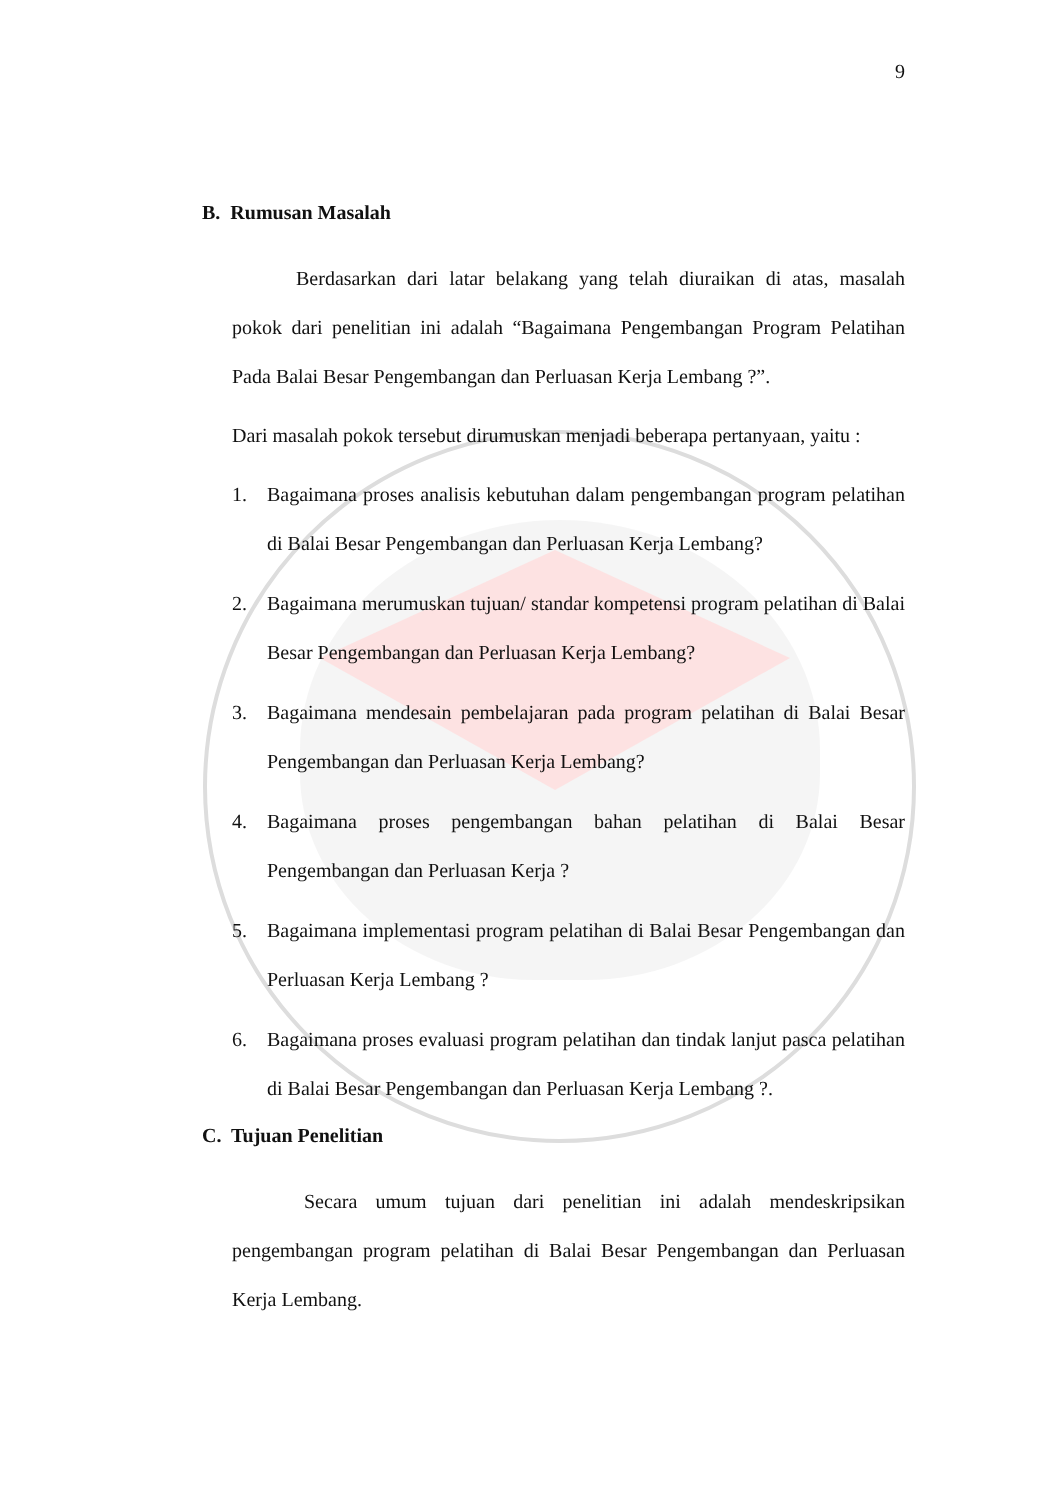9
B. Rumusan Masalah
Berdasarkan dari latar belakang yang telah diuraikan di atas, masalah pokok dari penelitian ini adalah “Bagaimana Pengembangan Program Pelatihan Pada Balai Besar Pengembangan dan Perluasan Kerja Lembang ?”.
Dari masalah pokok tersebut dirumuskan menjadi beberapa pertanyaan, yaitu :
1. Bagaimana proses analisis kebutuhan dalam pengembangan program pelatihan di Balai Besar Pengembangan dan Perluasan Kerja Lembang?
2. Bagaimana merumuskan tujuan/ standar kompetensi program pelatihan di Balai Besar Pengembangan dan Perluasan Kerja Lembang?
3. Bagaimana mendesain pembelajaran pada program pelatihan di Balai Besar Pengembangan dan Perluasan Kerja Lembang?
4. Bagaimana proses pengembangan bahan pelatihan di Balai Besar Pengembangan dan Perluasan Kerja ?
5. Bagaimana implementasi program pelatihan di Balai Besar Pengembangan dan Perluasan Kerja Lembang ?
6. Bagaimana proses evaluasi program pelatihan dan tindak lanjut pasca pelatihan di Balai Besar Pengembangan dan Perluasan Kerja Lembang ?.
C. Tujuan Penelitian
Secara umum tujuan dari penelitian ini adalah mendeskripsikan pengembangan program pelatihan di Balai Besar Pengembangan dan Perluasan Kerja Lembang.